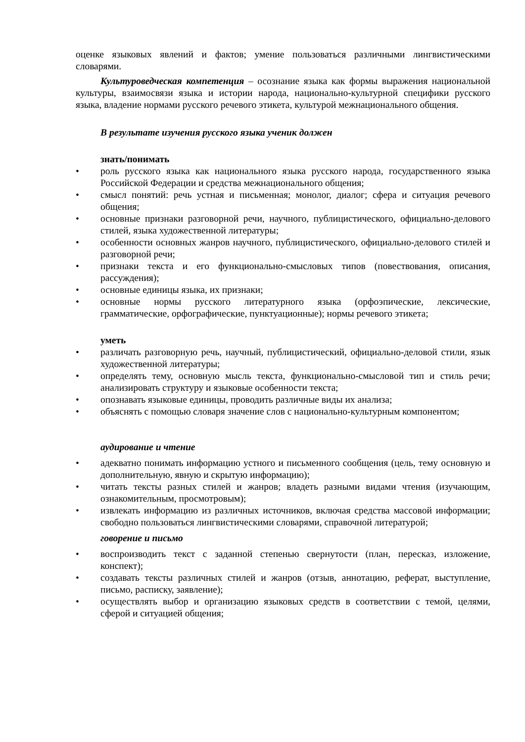оценке языковых явлений и фактов; умение пользоваться различными лингвистическими словарями.
Культуроведческая компетенция – осознание языка как формы выражения национальной культуры, взаимосвязи языка и истории народа, национально-культурной специфики русского языка, владение нормами русского речевого этикета, культурой межнационального общения.
В результате изучения русского языка ученик должен
знать/понимать
• роль русского языка как национального языка русского народа, государственного языка Российской Федерации и средства межнационального общения;
• смысл понятий: речь устная и письменная; монолог, диалог; сфера и ситуация речевого общения;
• основные признаки разговорной речи, научного, публицистического, официально-делового стилей, языка художественной литературы;
• особенности основных жанров научного, публицистического, официально-делового стилей и разговорной речи;
• признаки текста и его функционально-смысловых типов (повествования, описания, рассуждения);
• основные единицы языка, их признаки;
• основные нормы русского литературного языка (орфоэпические, лексические, грамматические, орфографические, пунктуационные); нормы речевого этикета;
уметь
• различать разговорную речь, научный, публицистический, официально-деловой стили, язык художественной литературы;
• определять тему, основную мысль текста, функционально-смысловой тип и стиль речи; анализировать структуру и языковые особенности текста;
• опознавать языковые единицы, проводить различные виды их анализа;
• объяснять с помощью словаря значение слов с национально-культурным компонентом;
аудирование и чтение
• адекватно понимать информацию устного и письменного сообщения (цель, тему основную и дополнительную, явную и скрытую информацию);
• читать тексты разных стилей и жанров; владеть разными видами чтения (изучающим, ознакомительным, просмотровым);
• извлекать информацию из различных источников, включая средства массовой информации; свободно пользоваться лингвистическими словарями, справочной литературой;
говорение и письмо
• воспроизводить текст с заданной степенью свернутости (план, пересказ, изложение, конспект);
• создавать тексты различных стилей и жанров (отзыв, аннотацию, реферат, выступление, письмо, расписку, заявление);
• осуществлять выбор и организацию языковых средств в соответствии с темой, целями, сферой и ситуацией общения;